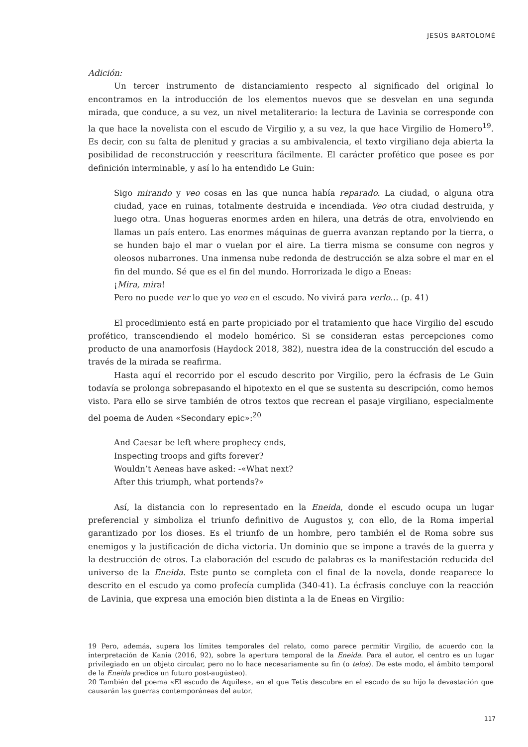JESÚS BARTOLOMÉ
Adición:
Un tercer instrumento de distanciamiento respecto al significado del original lo encontramos en la introducción de los elementos nuevos que se desvelan en una segunda mirada, que conduce, a su vez, un nivel metaliterario: la lectura de Lavinia se corresponde con la que hace la novelista con el escudo de Virgilio y, a su vez, la que hace Virgilio de Homero<sup>19</sup>. Es decir, con su falta de plenitud y gracias a su ambivalencia, el texto virgiliano deja abierta la posibilidad de reconstrucción y reescritura fácilmente. El carácter profético que posee es por definición interminable, y así lo ha entendido Le Guin:
Sigo mirando y veo cosas en las que nunca había reparado. La ciudad, o alguna otra ciudad, yace en ruinas, totalmente destruida e incendiada. Veo otra ciudad destruida, y luego otra. Unas hogueras enormes arden en hilera, una detrás de otra, envolviendo en llamas un país entero. Las enormes máquinas de guerra avanzan reptando por la tierra, o se hunden bajo el mar o vuelan por el aire. La tierra misma se consume con negros y oleosos nubarrones. Una inmensa nube redonda de destrucción se alza sobre el mar en el fin del mundo. Sé que es el fin del mundo. Horrorizada le digo a Eneas:
¡Mira, mira!
Pero no puede ver lo que yo veo en el escudo. No vivirá para verlo… (p. 41)
El procedimiento está en parte propiciado por el tratamiento que hace Virgilio del escudo profético, transcendiendo el modelo homérico. Si se consideran estas percepciones como producto de una anamorfosis (Haydock 2018, 382), nuestra idea de la construcción del escudo a través de la mirada se reafirma.
Hasta aquí el recorrido por el escudo descrito por Virgilio, pero la écfrasis de Le Guin todavía se prolonga sobrepasando el hipotexto en el que se sustenta su descripción, como hemos visto. Para ello se sirve también de otros textos que recrean el pasaje virgiliano, especialmente del poema de Auden «Secondary epic»:<sup>20</sup>
And Caesar be left where prophecy ends,
Inspecting troops and gifts forever?
Wouldn’t Aeneas have asked: -«What next?
After this triumph, what portends?»
Así, la distancia con lo representado en la Eneida, donde el escudo ocupa un lugar preferencial y simboliza el triunfo definitivo de Augustos y, con ello, de la Roma imperial garantizado por los dioses. Es el triunfo de un hombre, pero también el de Roma sobre sus enemigos y la justificación de dicha victoria. Un dominio que se impone a través de la guerra y la destrucción de otros. La elaboración del escudo de palabras es la manifestación reducida del universo de la Eneida. Este punto se completa con el final de la novela, donde reaparece lo descrito en el escudo ya como profecía cumplida (340-41). La écfrasis concluye con la reacción de Lavinia, que expresa una emoción bien distinta a la de Eneas en Virgilio:
19 Pero, además, supera los límites temporales del relato, como parece permitir Virgilio, de acuerdo con la interpretación de Kania (2016, 92), sobre la apertura temporal de la Eneida. Para el autor, el centro es un lugar privilegiado en un objeto circular, pero no lo hace necesariamente su fin (o telos). De este modo, el ámbito temporal de la Eneida predice un futuro post-augústeo).
20 También del poema «El escudo de Aquiles», en el que Tetis descubre en el escudo de su hijo la devastación que causarán las guerras contemporáneas del autor.
117